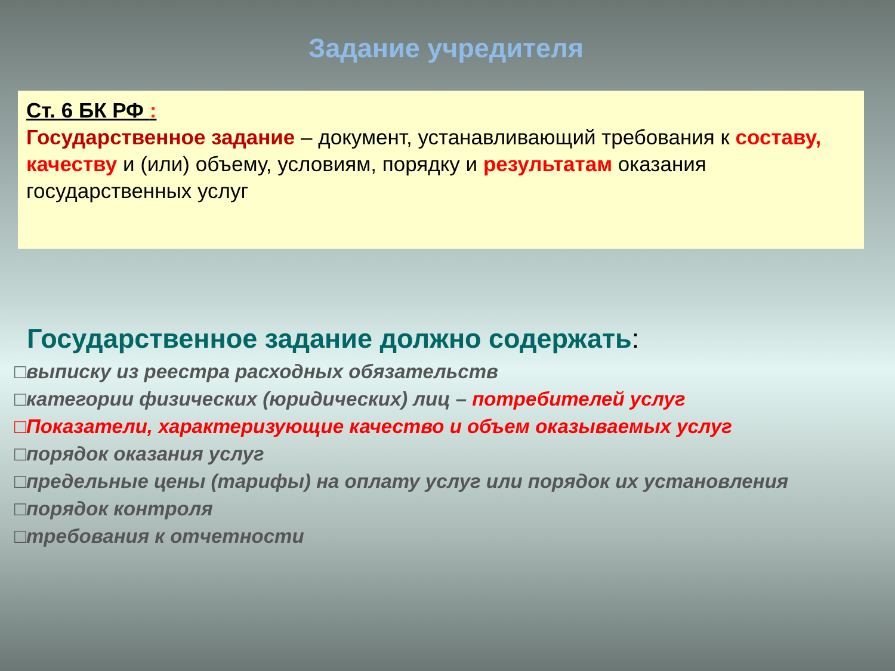Задание учредителя
Ст. 6 БК РФ :
Государственное задание – документ, устанавливающий требования к составу, качеству и (или) объему, условиям, порядку и результатам оказания государственных услуг
Государственное задание должно содержать:
□выписку из реестра расходных обязательств
□категории физических (юридических) лиц – потребителей услуг
□Показатели, характеризующие качество и объем оказываемых услуг
□порядок оказания услуг
□предельные цены (тарифы) на оплату услуг или порядок их установления
□порядок контроля
□требования к отчетности